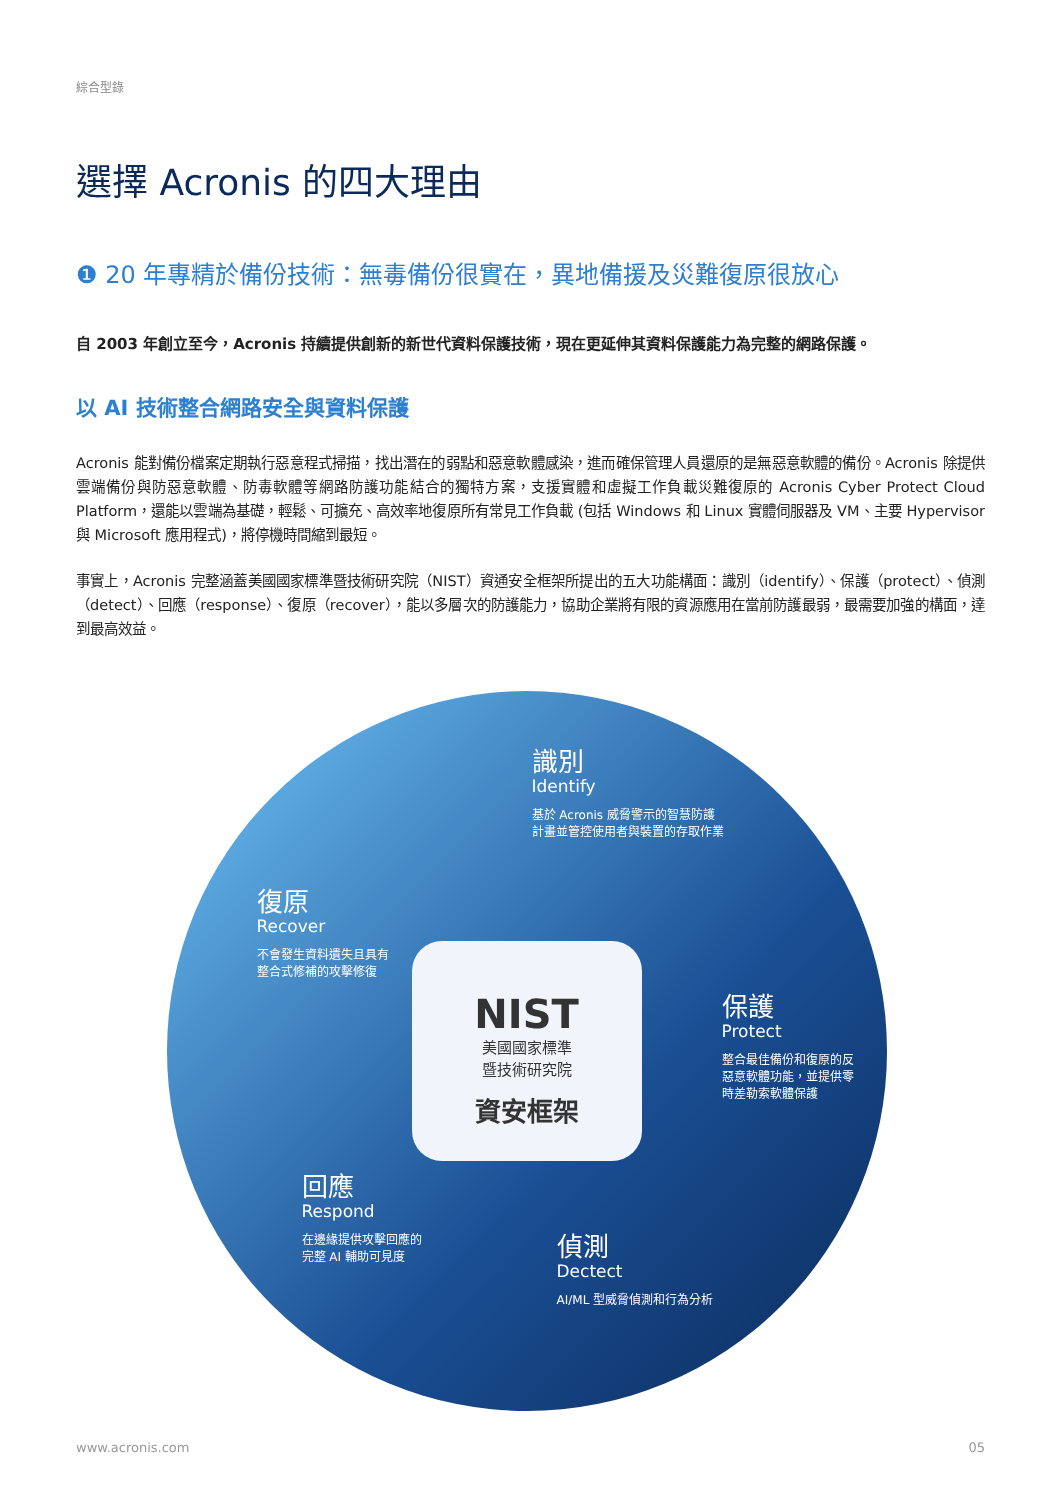綜合型錄
選擇 Acronis 的四大理由
❶ 20 年專精於備份技術：無毒備份很實在，異地備援及災難復原很放心
自 2003 年創立至今，Acronis 持續提供創新的新世代資料保護技術，現在更延伸其資料保護能力為完整的網路保護。
以 AI 技術整合網路安全與資料保護
Acronis 能對備份檔案定期執行惡意程式掃描，找出潛在的弱點和惡意軟體感染，進而確保管理人員還原的是無惡意軟體的備份。Acronis 除提供雲端備份與防惡意軟體、防毒軟體等網路防護功能結合的獨特方案，支援實體和虛擬工作負載災難復原的 Acronis Cyber Protect Cloud Platform，還能以雲端為基礎，輕鬆、可擴充、高效率地復原所有常見工作負載 (包括 Windows 和 Linux 實體伺服器及 VM、主要 Hypervisor 與 Microsoft 應用程式)，將停機時間縮到最短。
事實上，Acronis 完整涵蓋美國國家標準暨技術研究院（NIST）資通安全框架所提出的五大功能構面：識別（identify）、保護（protect）、偵測（detect）、回應（response）、復原（recover），能以多層次的防護能力，協助企業將有限的資源應用在當前防護最弱，最需要加強的構面，達到最高效益。
識別
Identify
基於 Acronis 威脅警示的智慧防護
計畫並管控使用者與裝置的存取作業
保護
Protect
整合最佳備份和復原的反
惡意軟體功能，並提供零
時差勒索軟體保護
偵測
Dectect
AI/ML 型威脅偵測和行為分析
回應
Respond
在邊緣提供攻擊回應的
完整 AI 輔助可見度
復原
Recover
不會發生資料遺失且具有
整合式修補的攻擊修復
NIST
美國國家標準
暨技術研究院
資安框架
www.acronis.com 05